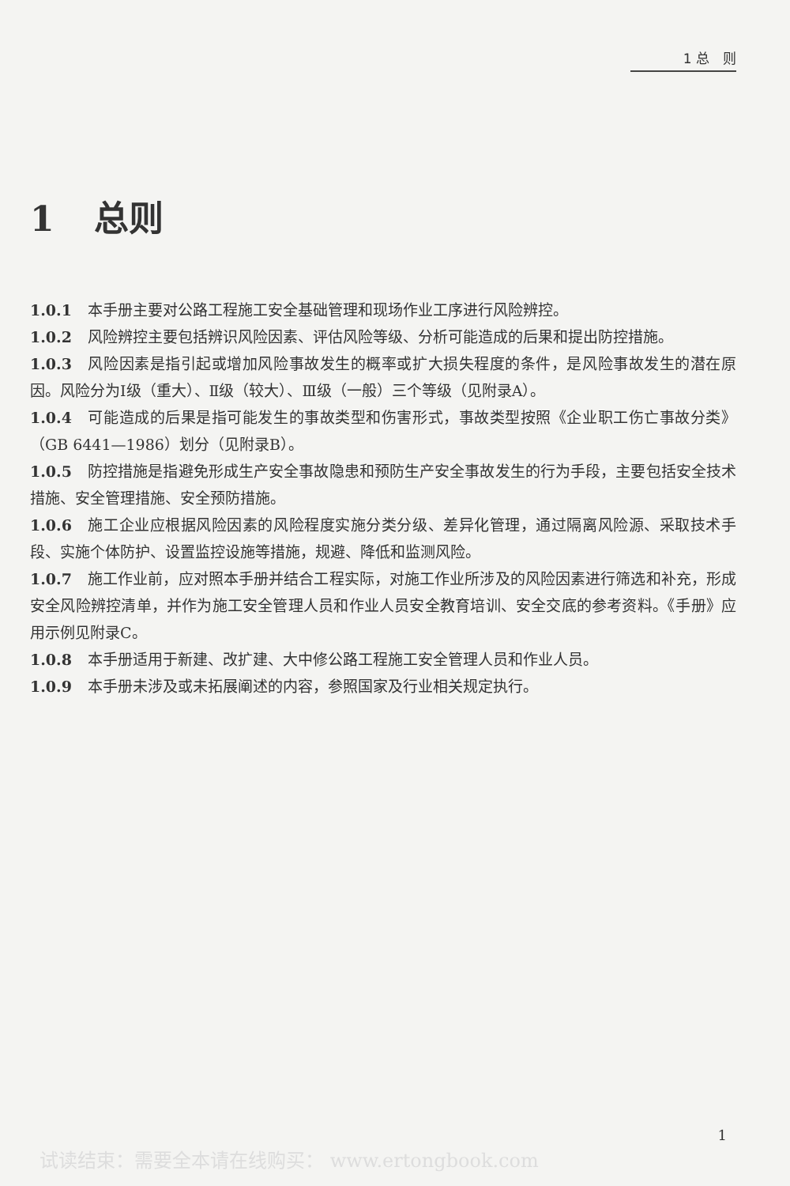1 总　则
1 总则
1.0.1 本手册主要对公路工程施工安全基础管理和现场作业工序进行风险辨控。
1.0.2 风险辨控主要包括辨识风险因素、评估风险等级、分析可能造成的后果和提出防控措施。
1.0.3 风险因素是指引起或增加风险事故发生的概率或扩大损失程度的条件，是风险事故发生的潜在原因。风险分为Ⅰ级（重大）、Ⅱ级（较大）、Ⅲ级（一般）三个等级（见附录A）。
1.0.4 可能造成的后果是指可能发生的事故类型和伤害形式，事故类型按照《企业职工伤亡事故分类》（GB 6441—1986）划分（见附录B）。
1.0.5 防控措施是指避免形成生产安全事故隐患和预防生产安全事故发生的行为手段，主要包括安全技术措施、安全管理措施、安全预防措施。
1.0.6 施工企业应根据风险因素的风险程度实施分类分级、差异化管理，通过隔离风险源、采取技术手段、实施个体防护、设置监控设施等措施，规避、降低和监测风险。
1.0.7 施工作业前，应对照本手册并结合工程实际，对施工作业所涉及的风险因素进行筛选和补充，形成安全风险辨控清单，并作为施工安全管理人员和作业人员安全教育培训、安全交底的参考资料。《手册》应用示例见附录C。
1.0.8 本手册适用于新建、改扩建、大中修公路工程施工安全管理人员和作业人员。
1.0.9 本手册未涉及或未拓展阐述的内容，参照国家及行业相关规定执行。
1
试读结束：需要全本请在线购买： www.ertongbook.com